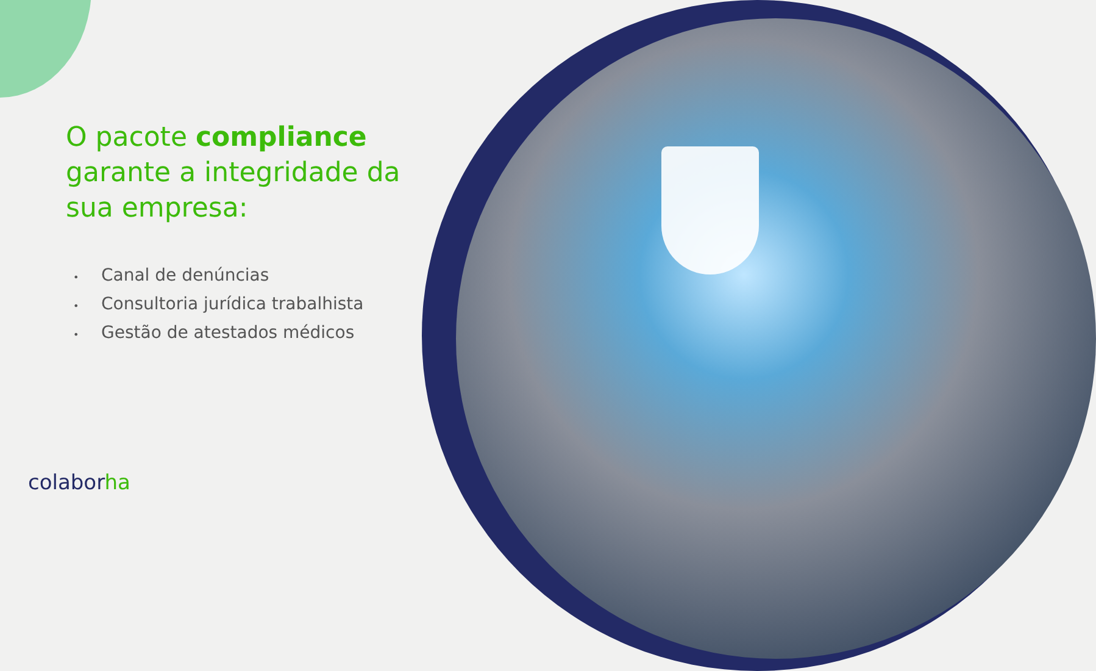O pacote compliance garante a integridade da sua empresa:
• Canal de denúncias
• Consultoria jurídica trabalhista
• Gestão de atestados médicos
colaborha